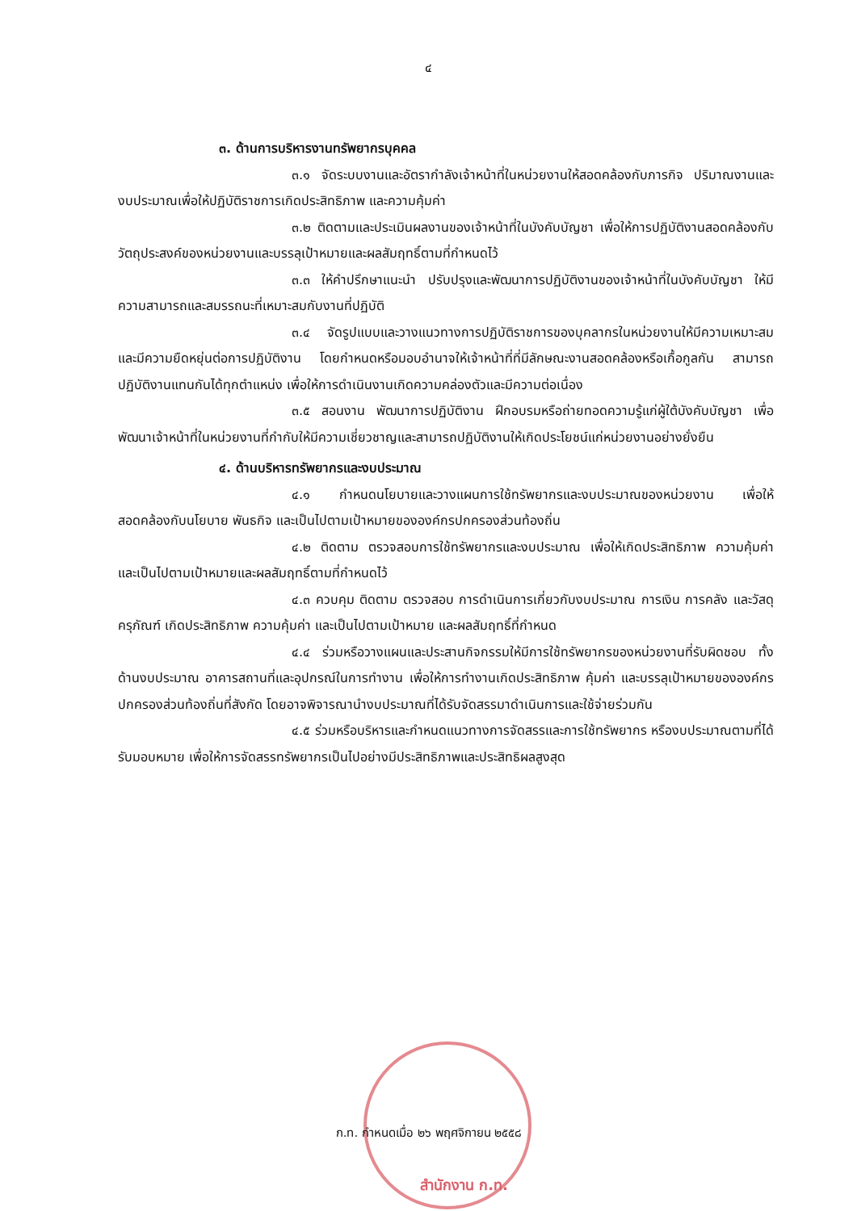๔
๓. ด้านการบริหารงานทรัพยากรบุคคล
๓.๑ จัดระบบงานและอัตรากำลังเจ้าหน้าที่ในหน่วยงานให้สอดคล้องกับภารกิจ ปริมาณงานและงบประมาณเพื่อให้ปฏิบัติราชการเกิดประสิทธิภาพ และความคุ้มค่า
๓.๒ ติดตามและประเมินผลงานของเจ้าหน้าที่ในบังคับบัญชา เพื่อให้การปฏิบัติงานสอดคล้องกับวัตถุประสงค์ของหน่วยงานและบรรลุเป้าหมายและผลสัมฤทธิ์ตามที่กำหนดไว้
๓.๓ ให้คำปรึกษาแนะนำ ปรับปรุงและพัฒนาการปฏิบัติงานของเจ้าหน้าที่ในบังคับบัญชา ให้มีความสามารถและสมรรถนะที่เหมาะสมกับงานที่ปฏิบัติ
๓.๔ จัดรูปแบบและวางแนวทางการปฏิบัติราชการของบุคลากรในหน่วยงานให้มีความเหมาะสมและมีความยืดหยุ่นต่อการปฏิบัติงาน โดยกำหนดหรือมอบอำนาจให้เจ้าหน้าที่ที่มีลักษณะงานสอดคล้องหรือเกื้อกูลกัน สามารถปฏิบัติงานแทนกันได้ทุกตำแหน่ง เพื่อให้การดำเนินงานเกิดความคล่องตัวและมีความต่อเนื่อง
๓.๕ สอนงาน พัฒนาการปฏิบัติงาน ฝึกอบรมหรือถ่ายทอดความรู้แก่ผู้ใต้บังคับบัญชา เพื่อพัฒนาเจ้าหน้าที่ในหน่วยงานที่กำกับให้มีความเชี่ยวชาญและสามารถปฏิบัติงานให้เกิดประโยชน์แก่หน่วยงานอย่างยั่งยืน
๔. ด้านบริหารทรัพยากรและงบประมาณ
๔.๑ กำหนดนโยบายและวางแผนการใช้ทรัพยากรและงบประมาณของหน่วยงาน เพื่อให้สอดคล้องกับนโยบาย พันธกิจ และเป็นไปตามเป้าหมายขององค์กรปกครองส่วนท้องถิ่น
๔.๒ ติดตาม ตรวจสอบการใช้ทรัพยากรและงบประมาณ เพื่อให้เกิดประสิทธิภาพ ความคุ้มค่า และเป็นไปตามเป้าหมายและผลสัมฤทธิ์ตามที่กำหนดไว้
๔.๓ ควบคุม ติดตาม ตรวจสอบ การดำเนินการเกี่ยวกับงบประมาณ การเงิน การคลัง และวัสดุ ครุภัณฑ์ เกิดประสิทธิภาพ ความคุ้มค่า และเป็นไปตามเป้าหมาย และผลสัมฤทธิ์ที่กำหนด
๔.๔ ร่วมหรือวางแผนและประสานกิจกรรมให้มีการใช้ทรัพยากรของหน่วยงานที่รับผิดชอบ ทั้งด้านงบประมาณ อาคารสถานที่และอุปกรณ์ในการทำงาน เพื่อให้การทำงานเกิดประสิทธิภาพ คุ้มค่า และบรรลุเป้าหมายขององค์กรปกครองส่วนท้องถิ่นที่สังกัด โดยอาจพิจารณานำงบประมาณที่ได้รับจัดสรรมาดำเนินการและใช้จ่ายร่วมกัน
๔.๕ ร่วมหรือบริหารและกำหนดแนวทางการจัดสรรและการใช้ทรัพยากร หรืองบประมาณตามที่ได้รับมอบหมาย เพื่อให้การจัดสรรทรัพยากรเป็นไปอย่างมีประสิทธิภาพและประสิทธิผลสูงสุด
ก.ท. กำหนดเมื่อ ๒๖ พฤศจิกายน ๒๕๕๘
สำนักงาน ก.ท.